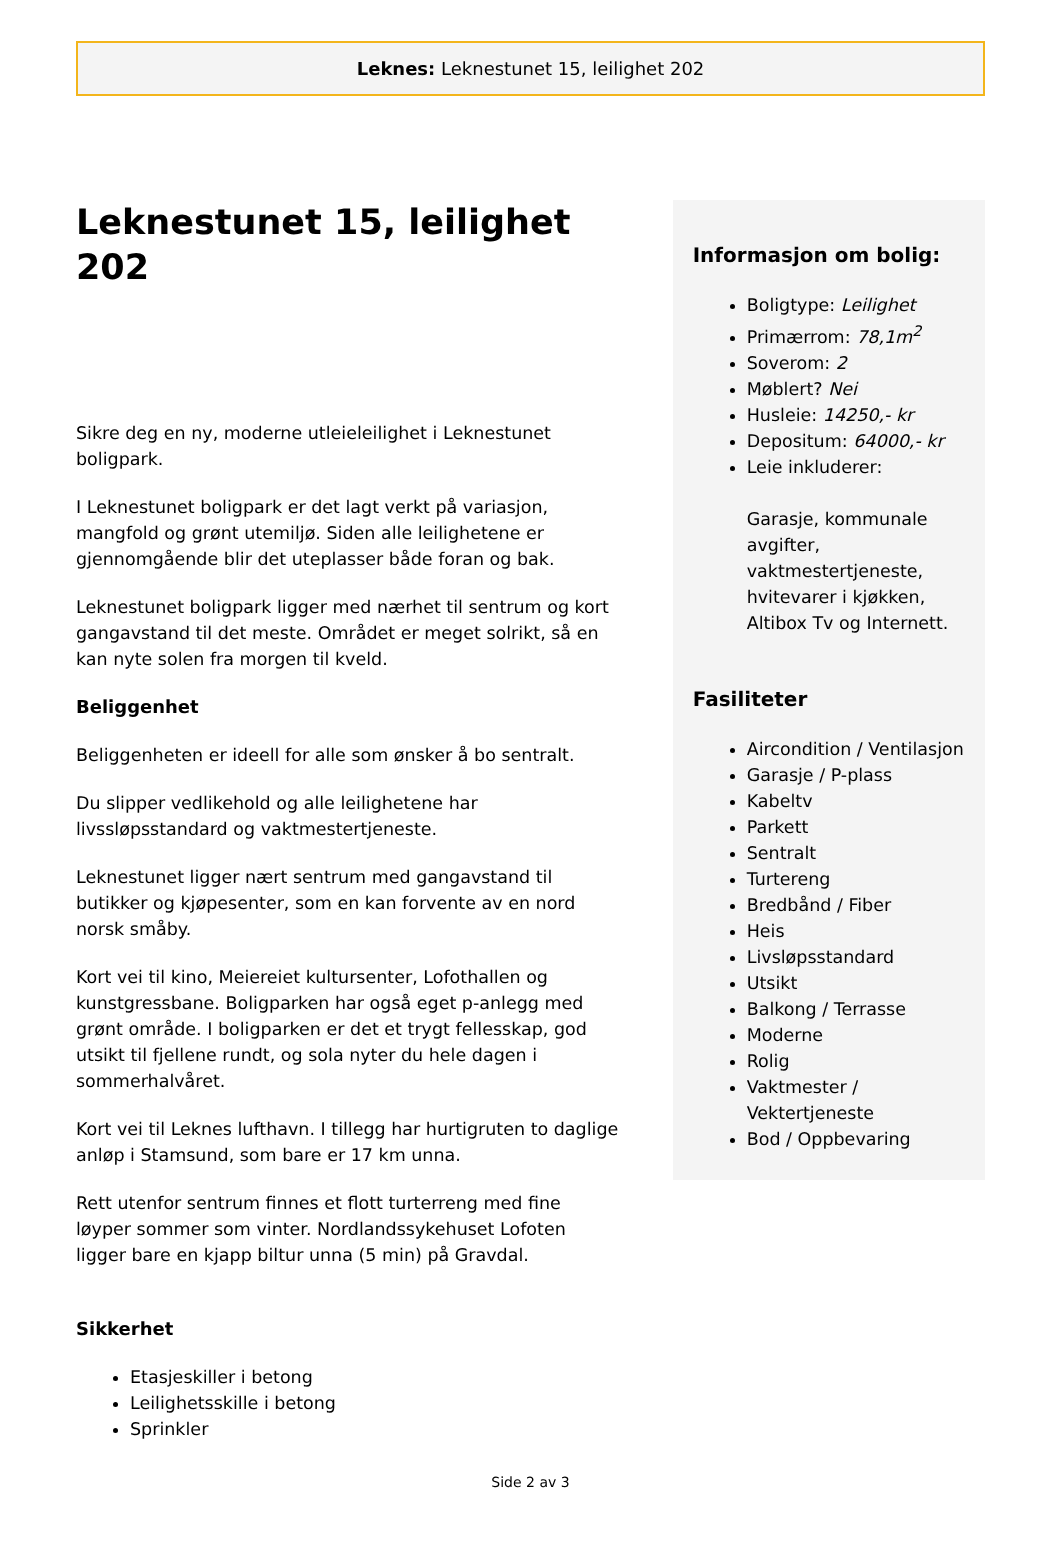Leknes: Leknestunet 15, leilighet 202
Leknestunet 15, leilighet 202
Sikre deg en ny, moderne utleieleilighet i Leknestunet boligpark.
I Leknestunet boligpark er det lagt verkt på variasjon, mangfold og grønt utemiljø. Siden alle leilighetene er gjennomgående blir det uteplasser både foran og bak.
Leknestunet boligpark ligger med nærhet til sentrum og kort gangavstand til det meste. Området er meget solrikt, så en kan nyte solen fra morgen til kveld.
Beliggenhet
Beliggenheten er ideell for alle som ønsker å bo sentralt.
Du slipper vedlikehold og alle leilighetene har livssløpsstandard og vaktmestertjeneste.
Leknestunet ligger nært sentrum med gangavstand til butikker og kjøpesenter, som en kan forvente av en nord norsk småby.
Kort vei til kino, Meiereiet kultursenter, Lofothallen og kunstgressbane. Boligparken har også eget p-anlegg med grønt område. I boligparken er det et trygt fellesskap, god utsikt til fjellene rundt, og sola nyter du hele dagen i sommerhalvåret.
Kort vei til Leknes lufthavn. I tillegg har hurtigruten to daglige anløp i Stamsund, som bare er 17 km unna.
Rett utenfor sentrum finnes et flott turterreng med fine løyper sommer som vinter. Nordlandssykehuset Lofoten ligger bare en kjapp biltur unna (5 min) på Gravdal.
Sikkerhet
Etasjeskiller i betong
Leilighetsskille i betong
Sprinkler
Informasjon om bolig:
Boligtype: Leilighet
Primærrom: 78,1m<sup>2</sup>
Soverom: 2
Møblert? Nei
Husleie: 14250,- kr
Depositum: 64000,- kr
Leie inkluderer:
Garasje, kommunale avgifter, vaktmestertjeneste, hvitevarer i kjøkken, Altibox Tv og Internett.
Fasiliteter
Aircondition / Ventilasjon
Garasje / P-plass
Kabeltv
Parkett
Sentralt
Turtereng
Bredbånd / Fiber
Heis
Livsløpsstandard
Utsikt
Balkong / Terrasse
Moderne
Rolig
Vaktmester / Vektertjeneste
Bod / Oppbevaring
Side 2 av 3